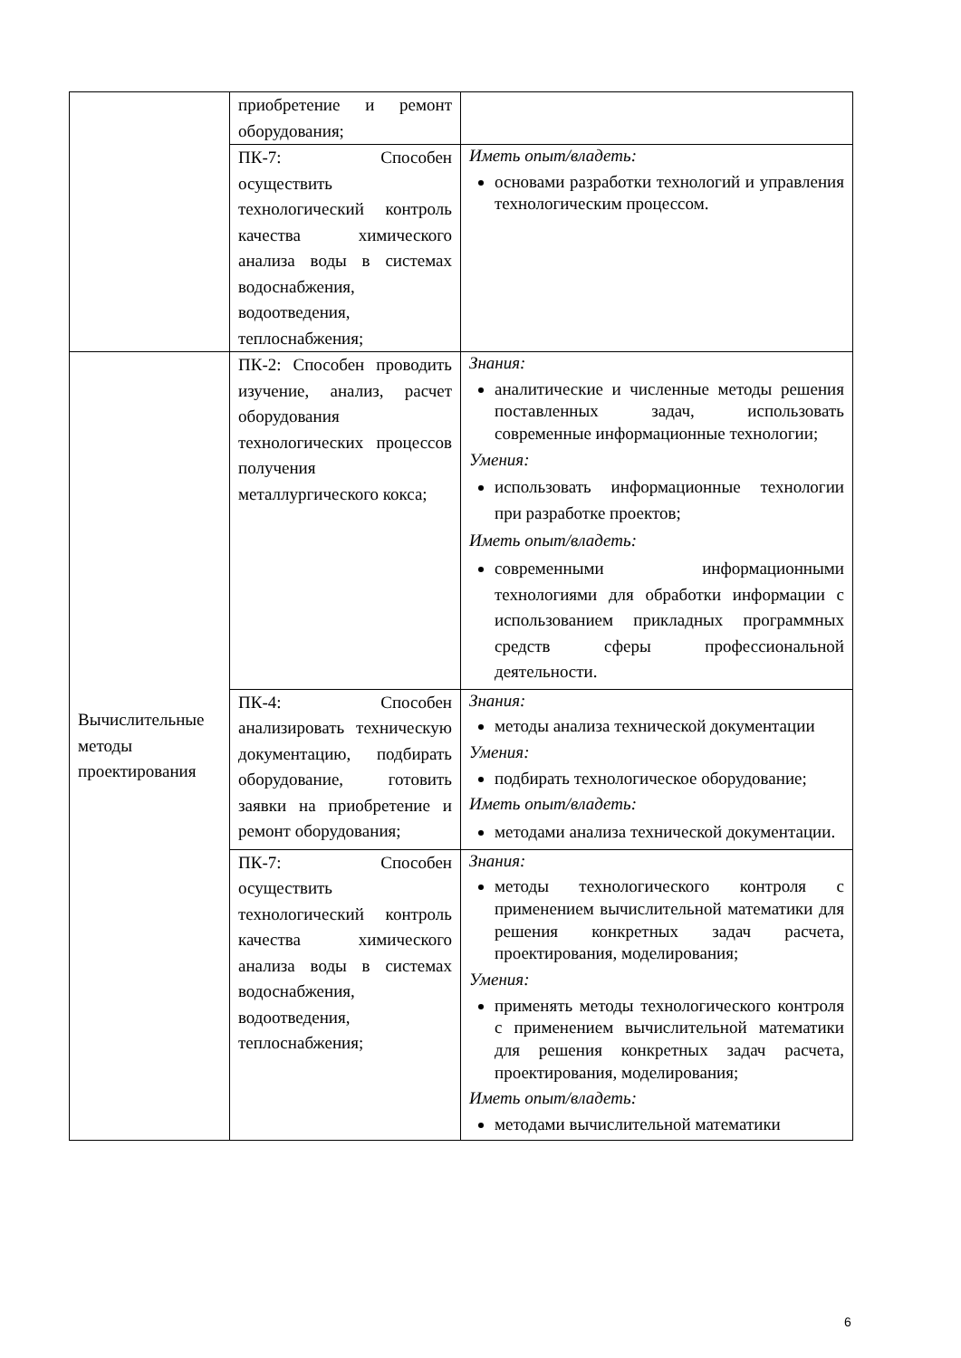| | приобретение и ремонт оборудования; | |
| | ПК-7: Способен осуществить технологический контроль качества химического анализа воды в системах водоснабжения, водоотведения, теплоснабжения; | Иметь опыт/владеть: основами разработки технологий и управления технологическим процессом. |
| Вычислительные методы проектирования | ПК-2: Способен проводить изучение, анализ, расчет оборудования технологических процессов получения металлургического кокса; | Знания: аналитические и численные методы решения поставленных задач, использовать современные информационные технологии; Умения: использовать информационные технологии при разработке проектов; Иметь опыт/владеть: современными информационными технологиями для обработки информации с использованием прикладных программных средств сферы профессиональной деятельности. |
| | ПК-4: Способен анализировать техническую документацию, подбирать оборудование, готовить заявки на приобретение и ремонт оборудования; | Знания: методы анализа технической документации Умения: подбирать технологическое оборудование; Иметь опыт/владеть: методами анализа технической документации. |
| | ПК-7: Способен осуществить технологический контроль качества химического анализа воды в системах водоснабжения, водоотведения, теплоснабжения; | Знания: методы технологического контроля с применением вычислительной математики для решения конкретных задач расчета, проектирования, моделирования; Умения: применять методы технологического контроля с применением вычислительной математики для решения конкретных задач расчета, проектирования, моделирования; Иметь опыт/владеть: методами вычислительной математики |
6